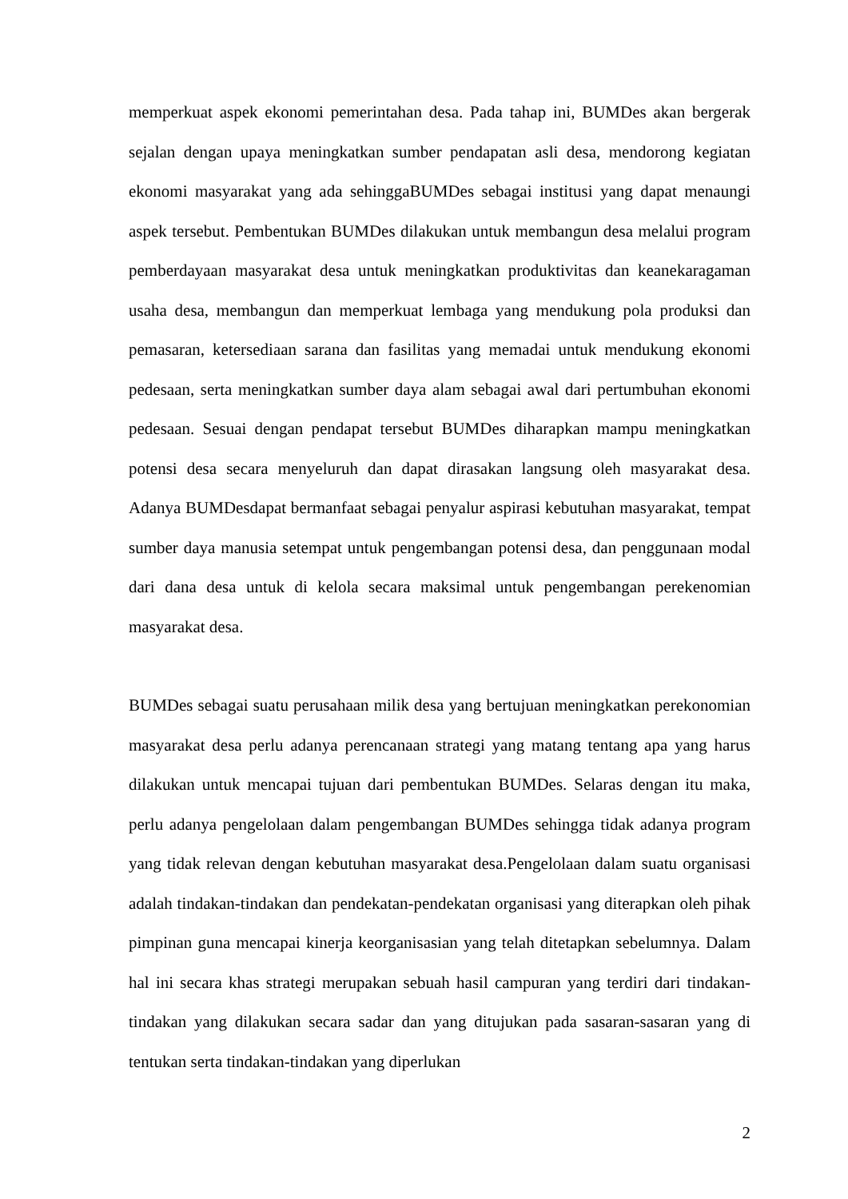memperkuat aspek ekonomi pemerintahan desa. Pada tahap ini, BUMDes akan bergerak sejalan dengan upaya meningkatkan sumber pendapatan asli desa, mendorong kegiatan ekonomi masyarakat yang ada sehinggaBUMDes sebagai institusi yang dapat menaungi aspek tersebut. Pembentukan BUMDes dilakukan untuk membangun desa melalui program pemberdayaan masyarakat desa untuk meningkatkan produktivitas dan keanekaragaman usaha desa, membangun dan memperkuat lembaga yang mendukung pola produksi dan pemasaran, ketersediaan sarana dan fasilitas yang memadai untuk mendukung ekonomi pedesaan, serta meningkatkan sumber daya alam sebagai awal dari pertumbuhan ekonomi pedesaan. Sesuai dengan pendapat tersebut BUMDes diharapkan mampu meningkatkan potensi desa secara menyeluruh dan dapat dirasakan langsung oleh masyarakat desa. Adanya BUMDesdapat bermanfaat sebagai penyalur aspirasi kebutuhan masyarakat, tempat sumber daya manusia setempat untuk pengembangan potensi desa, dan penggunaan modal dari dana desa untuk di kelola secara maksimal untuk pengembangan perekenomian masyarakat desa.
BUMDes sebagai suatu perusahaan milik desa yang bertujuan meningkatkan perekonomian masyarakat desa perlu adanya perencanaan strategi yang matang tentang apa yang harus dilakukan untuk mencapai tujuan dari pembentukan BUMDes. Selaras dengan itu maka, perlu adanya pengelolaan dalam pengembangan BUMDes sehingga tidak adanya program yang tidak relevan dengan kebutuhan masyarakat desa.Pengelolaan dalam suatu organisasi adalah tindakan-tindakan dan pendekatan-pendekatan organisasi yang diterapkan oleh pihak pimpinan guna mencapai kinerja keorganisasian yang telah ditetapkan sebelumnya. Dalam hal ini secara khas strategi merupakan sebuah hasil campuran yang terdiri dari tindakan-tindakan yang dilakukan secara sadar dan yang ditujukan pada sasaran-sasaran yang di tentukan serta tindakan-tindakan yang diperlukan
2